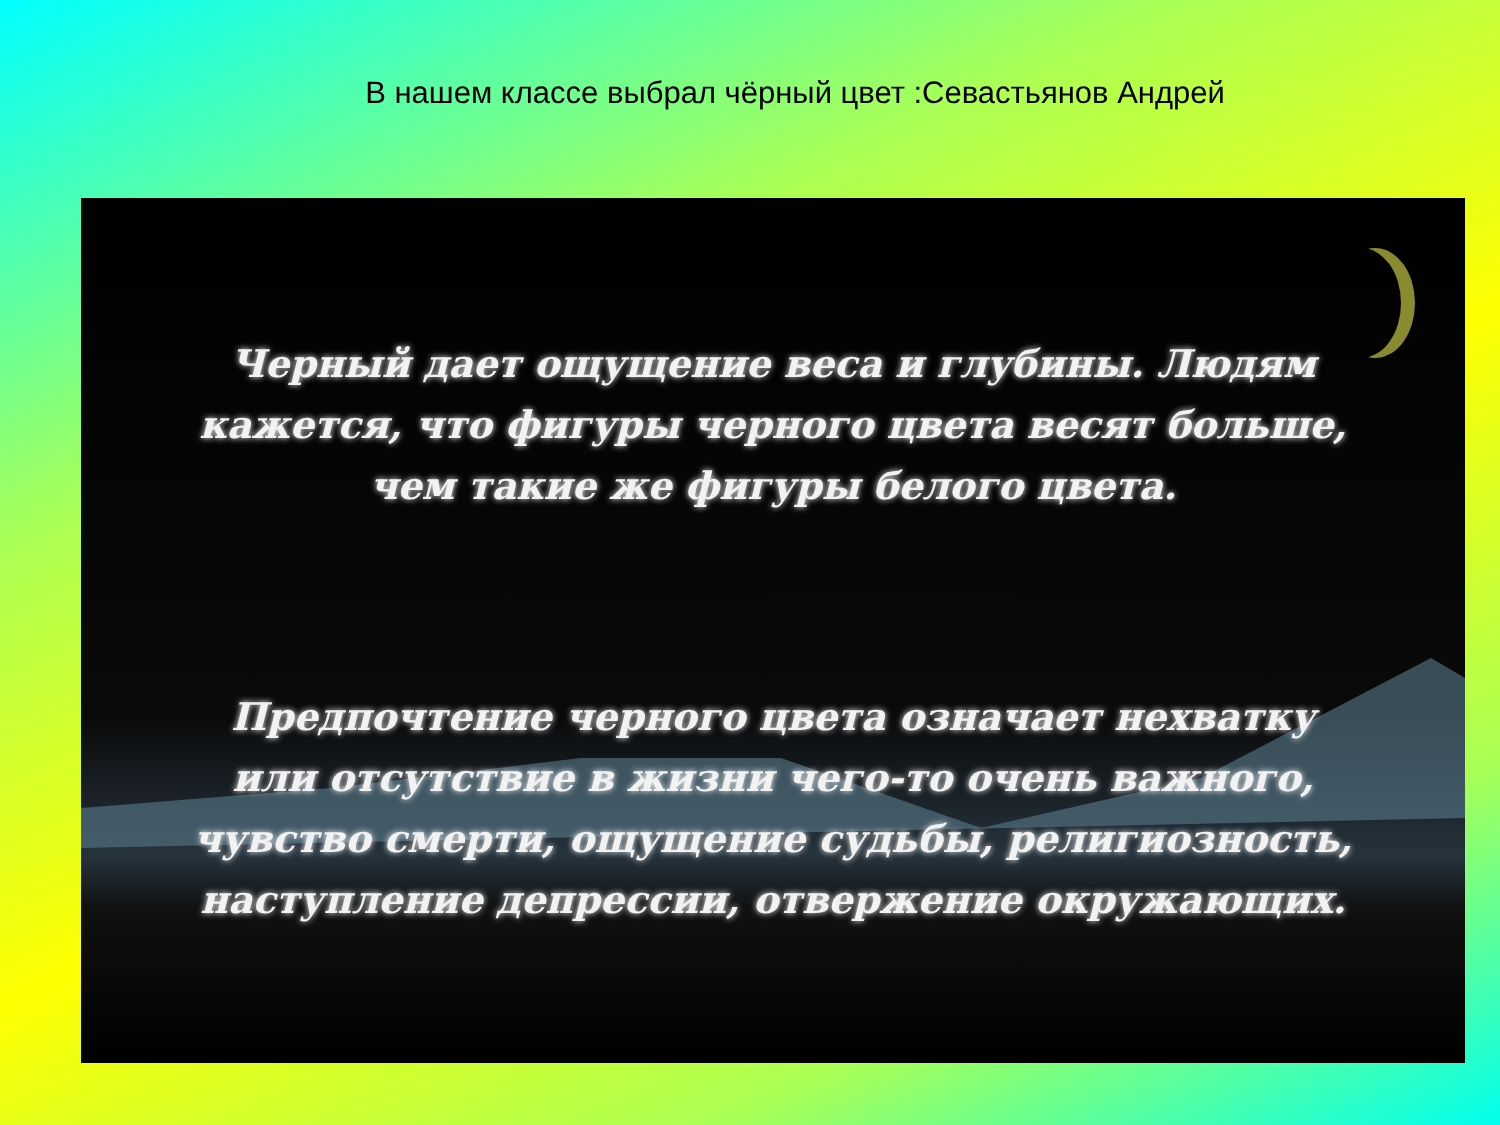В нашем классе выбрал чёрный цвет :Севастьянов Андрей
Черный дает ощущение веса и глубины. Людям
кажется, что фигуры черного цвета весят больше,
чем такие же фигуры белого цвета.
Предпочтение черного цвета означает нехватку
или отсутствие в жизни чего-то очень важного,
чувство смерти, ощущение судьбы, религиозность,
наступление депрессии, отвержение окружающих.